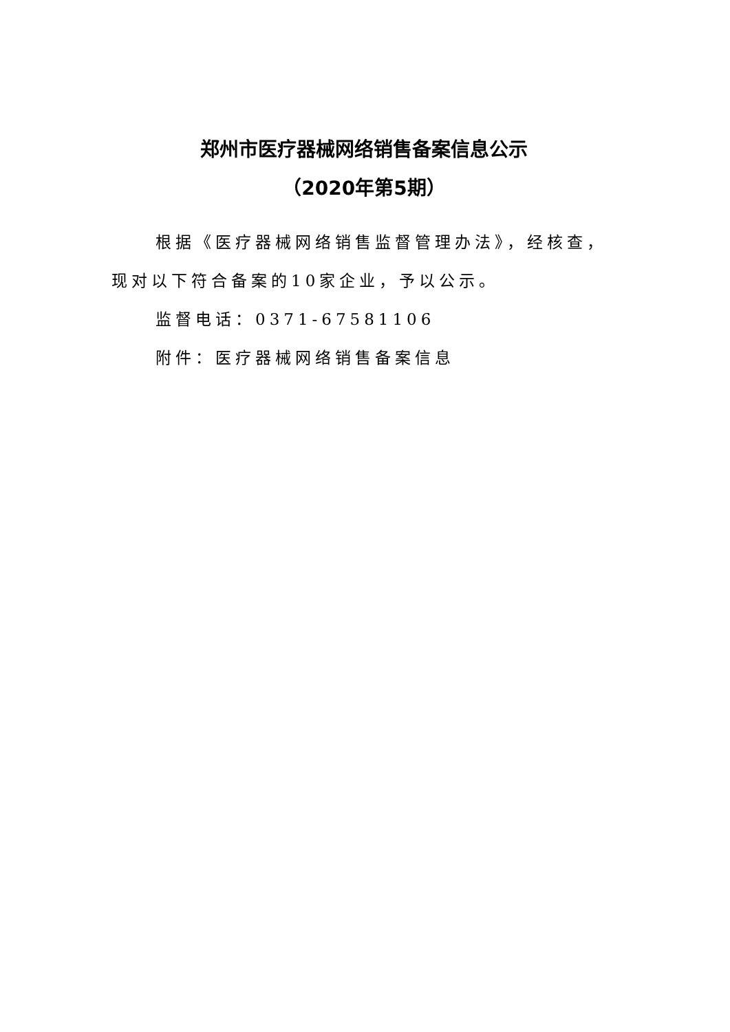郑州市医疗器械网络销售备案信息公示
（2020年第5期）
根据《医疗器械网络销售监督管理办法》，经核查，现对以下符合备案的10家企业，予以公示。
监督电话：0371-67581106
附件：医疗器械网络销售备案信息